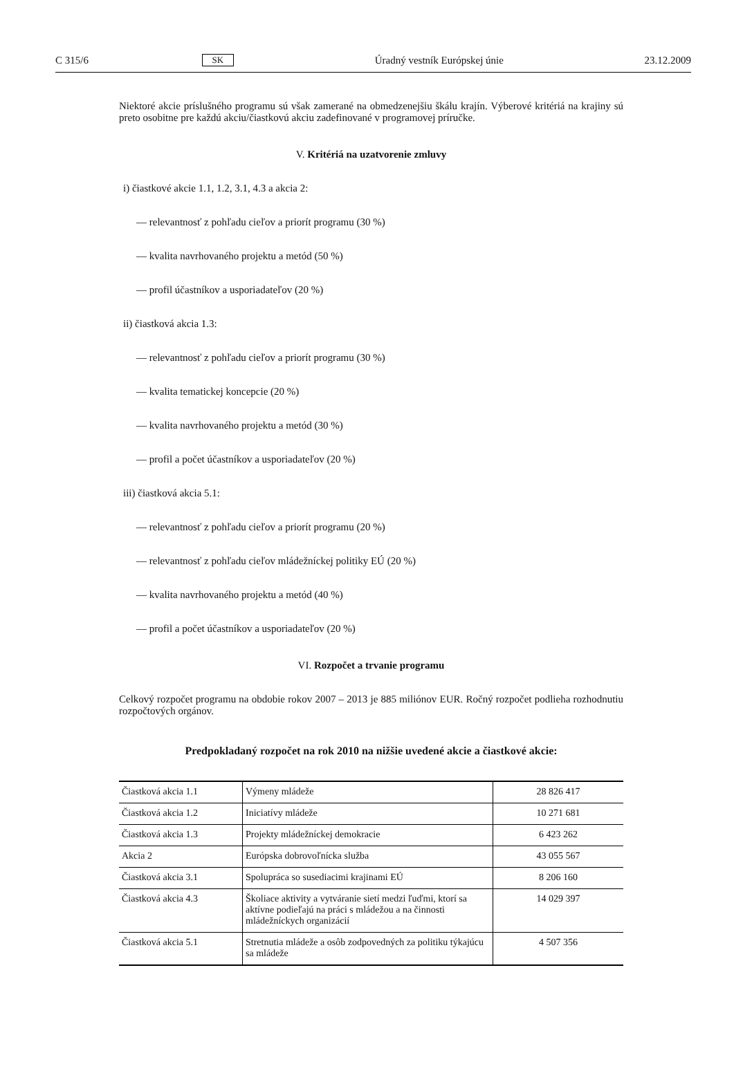C 315/6 SK Úradný vestník Európskej únie 23.12.2009
Niektoré akcie príslušného programu sú však zamerané na obmedzenejšiu škálu krajín. Výberové kritériá na krajiny sú preto osobitne pre každú akciu/čiastkovú akciu zadefinované v programovej príručke.
V. Kritériá na uzatvorenie zmluvy
i) čiastkové akcie 1.1, 1.2, 3.1, 4.3 a akcia 2:
— relevantnosť z pohľadu cieľov a priorít programu (30 %)
— kvalita navrhovaného projektu a metód (50 %)
— profil účastníkov a usporiadateľov (20 %)
ii) čiastková akcia 1.3:
— relevantnosť z pohľadu cieľov a priorít programu (30 %)
— kvalita tematickej koncepcie (20 %)
— kvalita navrhovaného projektu a metód (30 %)
— profil a počet účastníkov a usporiadateľov (20 %)
iii) čiastková akcia 5.1:
— relevantnosť z pohľadu cieľov a priorít programu (20 %)
— relevantnosť z pohľadu cieľov mládežníckej politiky EÚ (20 %)
— kvalita navrhovaného projektu a metód (40 %)
— profil a počet účastníkov a usporiadateľov (20 %)
VI. Rozpočet a trvanie programu
Celkový rozpočet programu na obdobie rokov 2007 – 2013 je 885 miliónov EUR. Ročný rozpočet podlieha rozhodnutiu rozpočtových orgánov.
Predpokladaný rozpočet na rok 2010 na nižšie uvedené akcie a čiastkové akcie:
| Čiastková akcia 1.1 | Výmeny mládeže | 28 826 417 |
| Čiastková akcia 1.2 | Iniciatívy mládeže | 10 271 681 |
| Čiastková akcia 1.3 | Projekty mládežníckej demokracie | 6 423 262 |
| Akcia 2 | Európska dobrovoľnícka služba | 43 055 567 |
| Čiastková akcia 3.1 | Spolupráca so susediacimi krajinami EÚ | 8 206 160 |
| Čiastková akcia 4.3 | Školiace aktivity a vytváranie sietí medzi ľuďmi, ktorí sa aktívne podieľajú na práci s mládežou a na činnosti mládežníckych organizácií | 14 029 397 |
| Čiastková akcia 5.1 | Stretnutia mládeže a osôb zodpovedných za politiku týkajúcu sa mládeže | 4 507 356 |